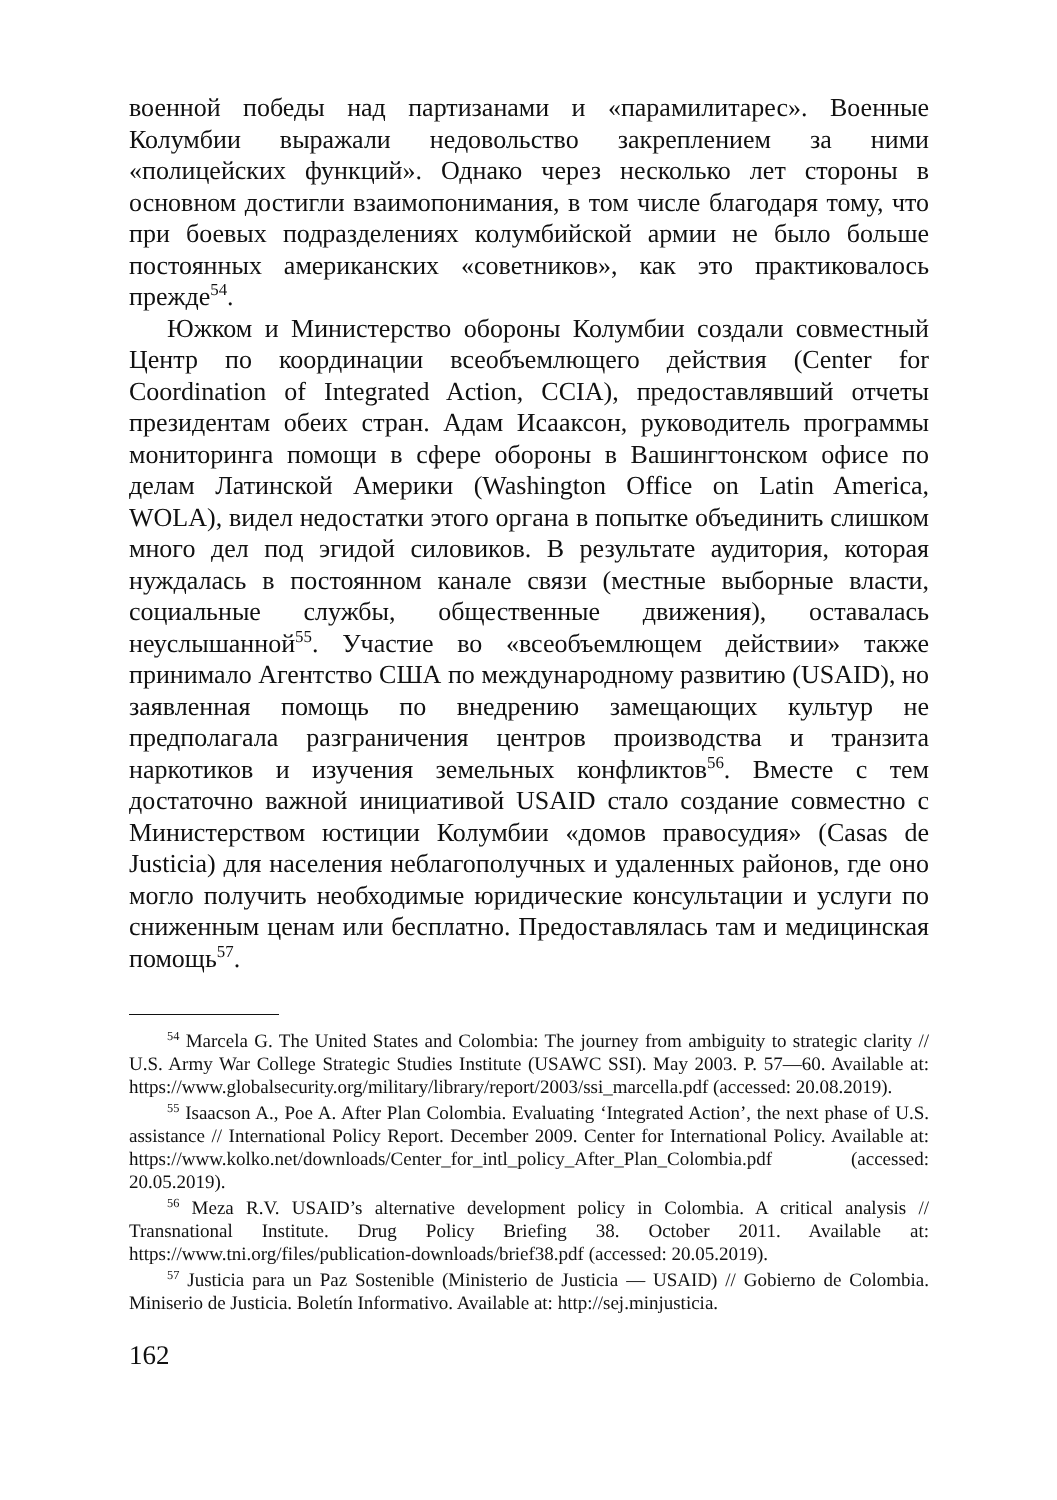военной победы над партизанами и «парамилитарес». Военные Колумбии выражали недовольство закреплением за ними «полицейских функций». Однако через несколько лет стороны в основном достигли взаимопонимания, в том числе благодаря тому, что при боевых подразделениях колумбийской армии не было больше постоянных американских «советников», как это практиковалось прежде<sup>54</sup>.
Южком и Министерство обороны Колумбии создали совместный Центр по координации всеобъемлющего действия (Center for Coordination of Integrated Action, CCIA), предоставлявший отчеты президентам обеих стран. Адам Исааксон, руководитель программы мониторинга помощи в сфере обороны в Вашингтонском офисе по делам Латинской Америки (Washington Office on Latin America, WOLA), видел недостатки этого органа в попытке объединить слишком много дел под эгидой силовиков. В результате аудитория, которая нуждалась в постоянном канале связи (местные выборные власти, социальные службы, общественные движения), оставалась неуслышанной<sup>55</sup>. Участие во «всеобъемлющем действии» также принимало Агентство США по международному развитию (USAID), но заявленная помощь по внедрению замещающих культур не предполагала разграничения центров производства и транзита наркотиков и изучения земельных конфликтов<sup>56</sup>. Вместе с тем достаточно важной инициативой USAID стало создание совместно с Министерством юстиции Колумбии «домов правосудия» (Casas de Justicia) для населения неблагополучных и удаленных районов, где оно могло получить необходимые юридические консультации и услуги по сниженным ценам или бесплатно. Предоставлялась там и медицинская помощь<sup>57</sup>.
<sup>54</sup> Marcela G. The United States and Colombia: The journey from ambiguity to strategic clarity // U.S. Army War College Strategic Studies Institute (USAWC SSI). May 2003. P. 57—60. Available at: https://www.globalsecurity.org/military/library/report/2003/ssi_marcella.pdf (accessed: 20.08.2019).
<sup>55</sup> Isaacson A., Poe A. After Plan Colombia. Evaluating ‘Integrated Action’, the next phase of U.S. assistance // International Policy Report. December 2009. Center for International Policy. Available at: https://www.kolko.net/downloads/Center_for_intl_policy_After_Plan_Colombia.pdf (accessed: 20.05.2019).
<sup>56</sup> Meza R.V. USAID’s alternative development policy in Colombia. A critical analysis // Transnational Institute. Drug Policy Briefing 38. October 2011. Available at: https://www.tni.org/files/publication-downloads/brief38.pdf (accessed: 20.05.2019).
<sup>57</sup> Justicia para un Paz Sostenible (Ministerio de Justicia — USAID) // Gobierno de Colombia. Miniserio de Justicia. Boletín Informativo. Available at: http://sej.minjusticia.
162